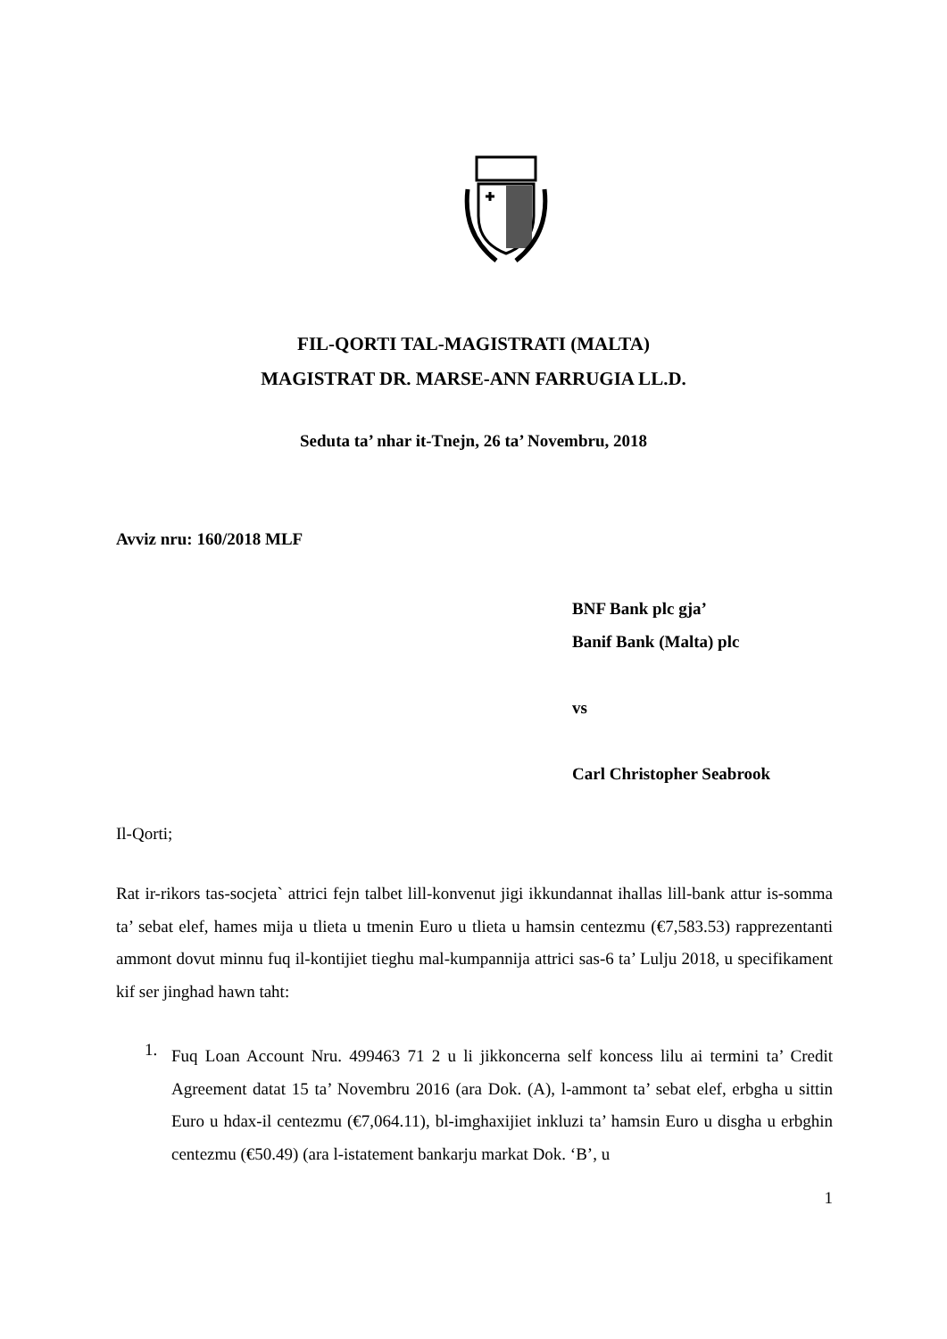FIL-QORTI TAL-MAGISTRATI (MALTA)
MAGISTRAT DR. MARSE-ANN FARRUGIA LL.D.
Seduta ta’ nhar it-Tnejn, 26 ta’ Novembru, 2018
Avviz nru: 160/2018 MLF
BNF Bank plc gja’
Banif Bank (Malta) plc
vs
Carl Christopher Seabrook
Il-Qorti;
Rat ir-rikors tas-socjeta` attrici fejn talbet lill-konvenut jigi ikkundannat ihallas lill-bank attur is-somma ta’ sebat elef, hames mija u tlieta u tmenin Euro u tlieta u hamsin centezmu (€7,583.53) rapprezentanti ammont dovut minnu fuq il-kontijiet tieghu mal-kumpannija attrici sas-6 ta’ Lulju 2018, u specifikament kif ser jinghad hawn taht:
1.
Fuq Loan Account Nru. 499463 71 2 u li jikkoncerna self koncess lilu ai termini ta’ Credit Agreement datat 15 ta’ Novembru 2016 (ara Dok. (A), l-ammont ta’ sebat elef, erbgha u sittin Euro u hdax-il centezmu (€7,064.11), bl-imghaxijiet inkluzi ta’ hamsin Euro u disgha u erbghin centezmu (€50.49) (ara l-istatement bankarju markat Dok. ‘B’, u
1